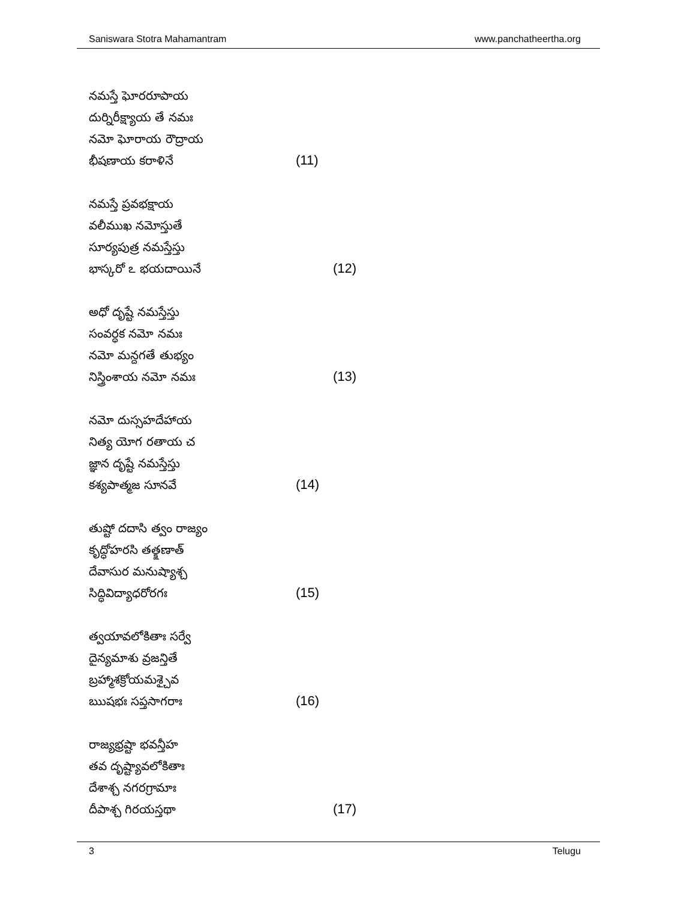Saniswara Stotra Mahamantram www.panchatheertha.org
నమస్తే ఘోరరూపాయ
దుర్నిరీక్ష్యాయ తే నమః
నమో ఘోరాయ రౌద్రాయ
భీషణాయ కరాళినే (11)
నమస్తే ప్రవభక్షాయ
వలీముఖ నమోస్తుతే
సూర్యపుత్ర నమస్తేస్తు
భాస్కరో ఽ భయదాయినే (12)
అధో దృష్టే నమస్తేస్తు
సంవర్ధక నమో నమః
నమో మన్దగతే తుభ్యం
నిస్త్రింశాయ నమో నమః (13)
నమో దుస్సహదేహాయ
నిత్య యోగ రతాయ చ
జ్ఞాన దృష్టే నమస్తేస్తు
కశ్యపాత్మజ సూనవే (14)
తుష్టో దదాసి త్వం రాజ్యం
కృద్ధోహరసి తత్క్షణాత్
దేవాసుర మనుష్యాశ్చ
సిద్ధివిద్యాధరోరగః (15)
త్వయావలోకితాః సర్వే
దైన్యమాశు వ్రజన్తితే
బ్రహ్మాశక్రోయమశ్చైవ
ఋషభః సప్తసాగరాః (16)
రాజ్యభ్రష్టా భవన్తీహ
తవ దృష్ట్యావలోకితాః
దేశాశ్చ నగరగ్రామాః
దీపాశ్చ గిరయస్తథా (17)
3 Telugu